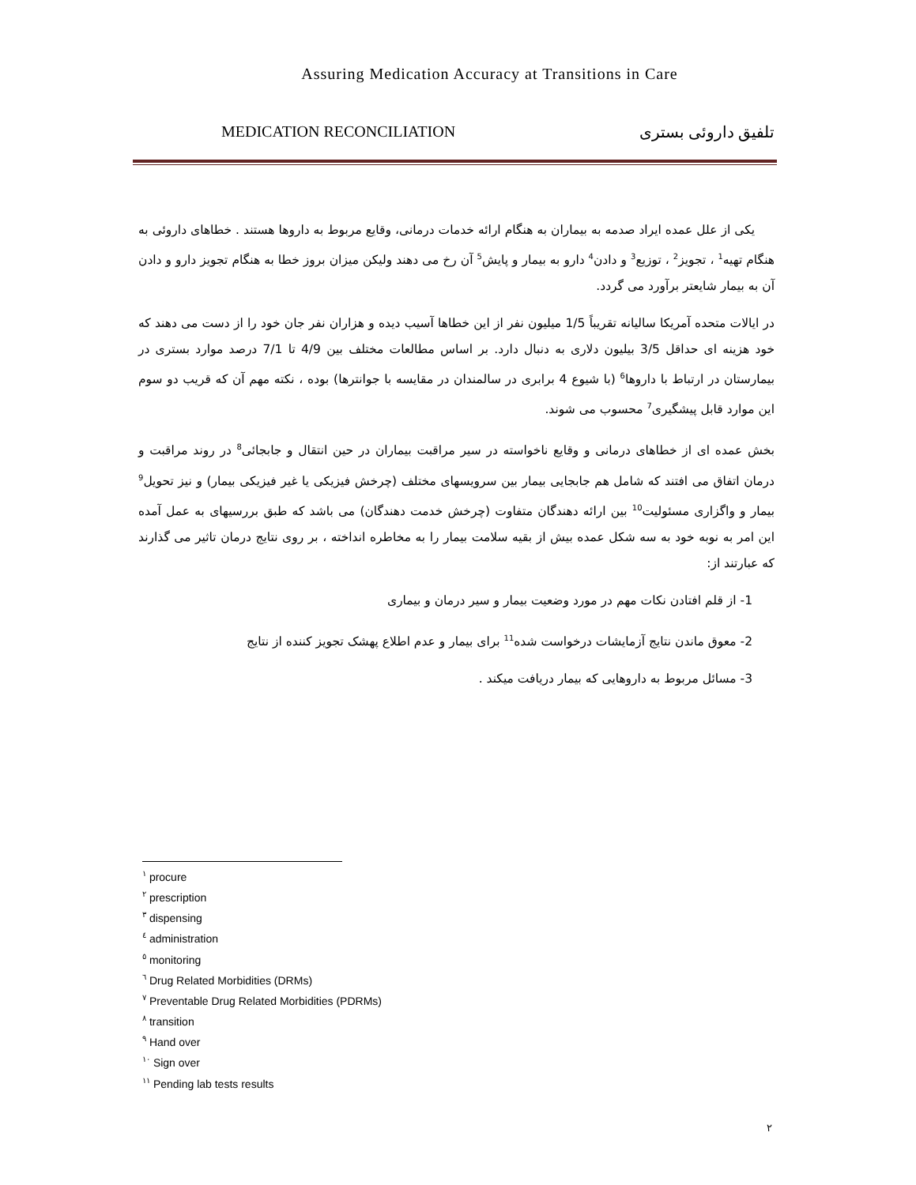Assuring Medication Accuracy at Transitions in Care
MEDICATION RECONCILIATION تلفیق داروئی بستری
یکی از علل عمده ایراد صدمه به بیماران به هنگام ارائه خدمات درمانی، وقایع مربوط به داروها هستند . خطاهای داروئی به هنگام تهیه<sup>1</sup> ، تجویز<sup>2</sup> ، توزیع<sup>3</sup> و دادن<sup>4</sup> دارو به بیمار و پایش<sup>5</sup> آن رخ می دهند ولیکن میزان بروز خطا به هنگام تجویز دارو و دادن آن به بیمار شایعتر برآورد می گردد.
در ایالات متحده آمریکا سالیانه تقریباً 1/5 میلیون نفر از این خطاها آسیب دیده و هزاران نفر جان خود را از دست می دهند که خود هزینه ای حداقل 3/5 بیلیون دلاری به دنبال دارد. بر اساس مطالعات مختلف بین 4/9 تا 7/1 درصد موارد بستری در بیمارستان در ارتباط با داروها<sup>6</sup> (با شیوع 4 برابری در سالمندان در مقایسه با جوانترها) بوده ، نکته مهم آن که قریب دو سوم این موارد قابل پیشگیری<sup>7</sup> محسوب می شوند.
بخش عمده ای از خطاهای درمانی و وقایع ناخواسته در سیر مراقبت بیماران در حین انتقال و جابجائی<sup>8</sup> در روند مراقبت و درمان اتفاق می افتند که شامل هم جابجایی بیمار بین سرویسهای مختلف (چرخش فیزیکی یا غیر فیزیکی بیمار) و نیز تحویل<sup>9</sup> بیمار و واگزاری مسئولیت<sup>10</sup> بین ارائه دهندگان متفاوت (چرخش خدمت دهندگان) می باشد که طبق بررسیهای به عمل آمده این امر به نوبه خود به سه شکل عمده بیش از بقیه سلامت بیمار را به مخاطره انداخته ، بر روی نتایج درمان تاثیر می گذارند که عبارتند از:
1- از قلم افتادن نکات مهم در مورد وضعیت بیمار و سیر درمان و بیماری
2- معوق ماندن نتایج آزمایشات درخواست شده<sup>11</sup> برای بیمار و عدم اطلاع پهشک تجویز کننده از نتایج
3- مسائل مربوط به داروهایی که بیمار دریافت میکند .
<sup>١</sup> procure
<sup>٢</sup> prescription
<sup>٣</sup> dispensing
<sup>٤</sup> administration
<sup>٥</sup> monitoring
<sup>٦</sup> Drug Related Morbidities (DRMs)
<sup>٧</sup> Preventable Drug Related Morbidities (PDRMs)
<sup>٨</sup> transition
<sup>٩</sup> Hand over
<sup>١٠</sup> Sign over
<sup>١١</sup> Pending lab tests results
٢